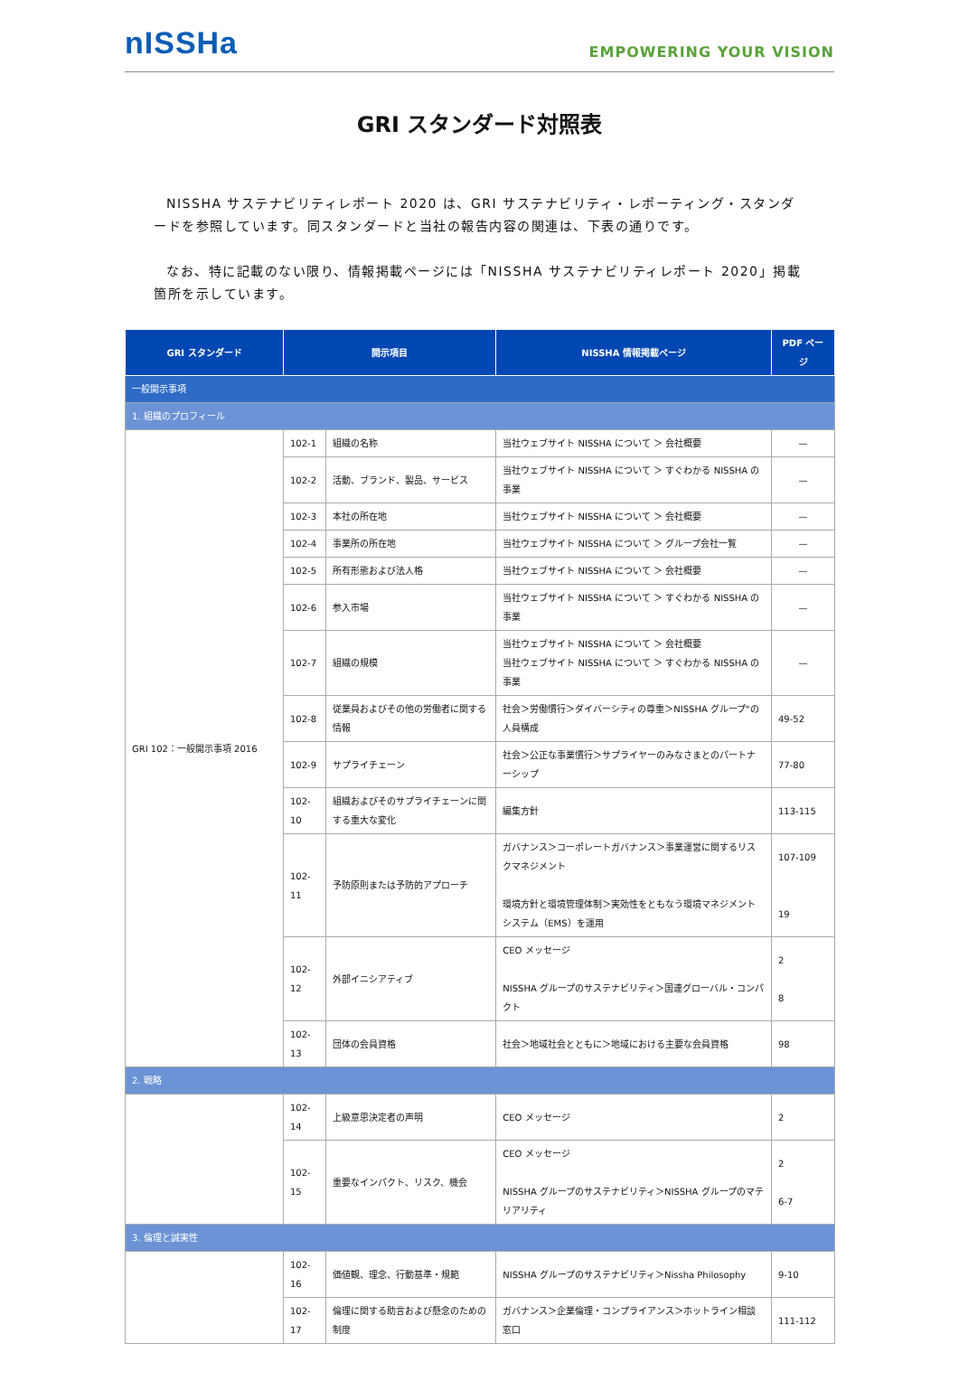nISSHa
EMPOWERING YOUR VISION
GRI スタンダード対照表
NISSHA サステナビリティレポート 2020 は、GRI サステナビリティ・レポーティング・スタンダードを参照しています。同スタンダードと当社の報告内容の関連は、下表の通りです。
なお、特に記載のない限り、情報掲載ページには「NISSHA サステナビリティレポート 2020」掲載箇所を示しています。
| GRI スタンダード | 開示項目 | | NISSHA 情報掲載ページ | PDF ページ |
| --- | --- | --- | --- | --- |
| 一般開示事項 | | | | |
| 1. 組織のプロフィール | | | | |
| GRI 102：一般開示事項 2016 | 102-1 | 組織の名称 | 当社ウェブサイト NISSHA について ＞ 会社概要 | — |
| | 102-2 | 活動、ブランド、製品、サービス | 当社ウェブサイト NISSHA について ＞ すぐわかる NISSHA の事業 | — |
| | 102-3 | 本社の所在地 | 当社ウェブサイト NISSHA について ＞ 会社概要 | — |
| | 102-4 | 事業所の所在地 | 当社ウェブサイト NISSHA について ＞ グループ会社一覧 | — |
| | 102-5 | 所有形態および法人格 | 当社ウェブサイト NISSHA について ＞ 会社概要 | — |
| | 102-6 | 参入市場 | 当社ウェブサイト NISSHA について ＞ すぐわかる NISSHA の事業 | — |
| | 102-7 | 組織の規模 | 当社ウェブサイト NISSHA について ＞ 会社概要 当社ウェブサイト NISSHA について ＞ すぐわかる NISSHA の事業 | — |
| | 102-8 | 従業員およびその他の労働者に関する情報 | 社会＞労働慣行＞ダイバーシティの尊重＞NISSHA グループ"の人員構成 | 49-52 |
| | 102-9 | サプライチェーン | 社会＞公正な事業慣行＞サプライヤーのみなさまとのパートナーシップ | 77-80 |
| | 102-10 | 組織およびそのサプライチェーンに関する重大な変化 | 編集方針 | 113-115 |
| | 102-11 | 予防原則または予防的アプローチ | ガバナンス＞コーポレートガバナンス＞事業運営に関するリスクマネジメント 環境方針と環境管理体制＞実効性をともなう環境マネジメントシステム（EMS）を運用 | 107-109 19 |
| | 102-12 | 外部イニシアティブ | CEO メッセージ NISSHA グループのサステナビリティ＞国連グローバル・コンパクト | 2 8 |
| | 102-13 | 団体の会員資格 | 社会＞地域社会とともに＞地域における主要な会員資格 | 98 |
| 2. 戦略 | | | | |
| | 102-14 | 上級意思決定者の声明 | CEO メッセージ | 2 |
| | 102-15 | 重要なインパクト、リスク、機会 | CEO メッセージ NISSHA グループのサステナビリティ＞NISSHA グループのマテリアリティ | 2 6-7 |
| 3. 倫理と誠実性 | | | | |
| | 102-16 | 価値観、理念、行動基準・規範 | NISSHA グループのサステナビリティ＞Nissha Philosophy | 9-10 |
| | 102-17 | 倫理に関する助言および懸念のための制度 | ガバナンス＞企業倫理・コンプライアンス＞ホットライン相談窓口 | 111-112 |